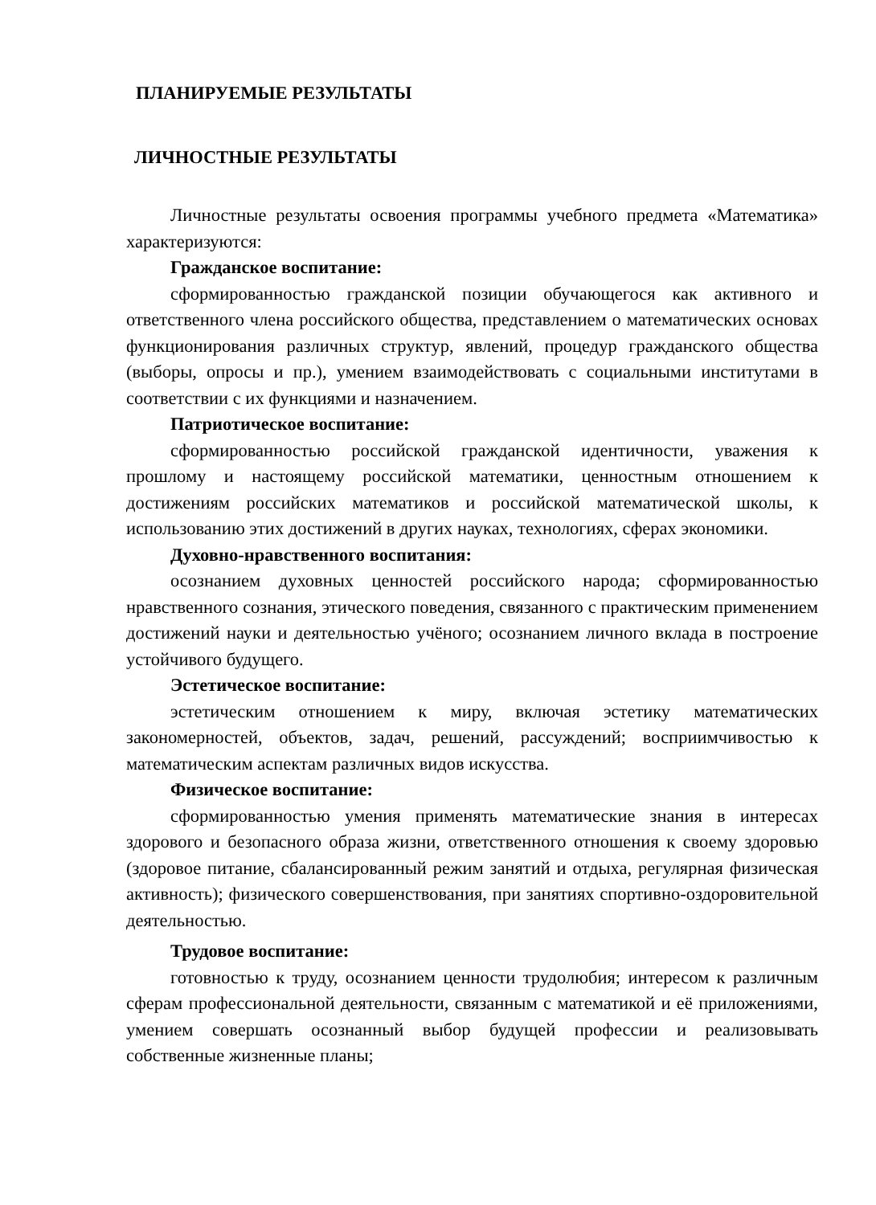ПЛАНИРУЕМЫЕ РЕЗУЛЬТАТЫ
ЛИЧНОСТНЫЕ РЕЗУЛЬТАТЫ
Личностные результаты освоения программы учебного предмета «Математика» характеризуются:
Гражданское воспитание:
сформированностью гражданской позиции обучающегося как активного и ответственного члена российского общества, представлением о математических основах функционирования различных структур, явлений, процедур гражданского общества (выборы, опросы и пр.), умением взаимодействовать с социальными институтами в соответствии с их функциями и назначением.
Патриотическое воспитание:
сформированностью российской гражданской идентичности, уважения к прошлому и настоящему российской математики, ценностным отношением к достижениям российских математиков и российской математической школы, к использованию этих достижений в других науках, технологиях, сферах экономики.
Духовно-нравственного воспитания:
осознанием духовных ценностей российского народа; сформированностью нравственного сознания, этического поведения, связанного с практическим применением достижений науки и деятельностью учёного; осознанием личного вклада в построение устойчивого будущего.
Эстетическое воспитание:
эстетическим отношением к миру, включая эстетику математических закономерностей, объектов, задач, решений, рассуждений; восприимчивостью к математическим аспектам различных видов искусства.
Физическое воспитание:
сформированностью умения применять математические знания в интересах здорового и безопасного образа жизни, ответственного отношения к своему здоровью (здоровое питание, сбалансированный режим занятий и отдыха, регулярная физическая активность); физического совершенствования, при занятиях спортивно-оздоровительной деятельностью.
Трудовое воспитание:
готовностью к труду, осознанием ценности трудолюбия; интересом к различным сферам профессиональной деятельности, связанным с математикой и её приложениями, умением совершать осознанный выбор будущей профессии и реализовывать собственные жизненные планы;